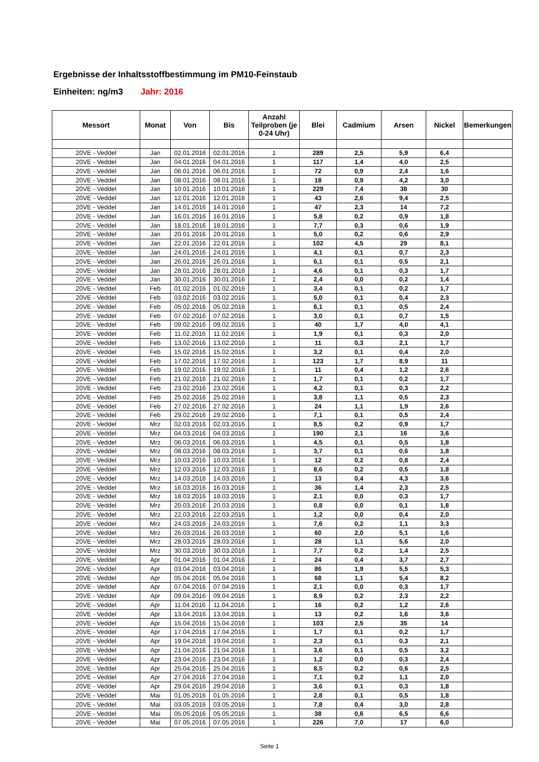Ergebnisse der Inhaltsstoffbestimmung im PM10-Feinstaub
Einheiten: ng/m3 Jahr: 2016
| Messort | Monat | Von | Bis | Anzahl Teilproben (je 0-24 Uhr) | Blei | Cadmium | Arsen | Nickel | Bemerkungen |
| --- | --- | --- | --- | --- | --- | --- | --- | --- | --- |
| 20VE - Veddel | Jan | 02.01.2016 | 02.01.2016 | 1 | 289 | 2,5 | 5,9 | 6,4 | |
| 20VE - Veddel | Jan | 04.01.2016 | 04.01.2016 | 1 | 117 | 1,4 | 4,0 | 2,5 | |
| 20VE - Veddel | Jan | 06.01.2016 | 06.01.2016 | 1 | 72 | 0,9 | 2,4 | 1,6 | |
| 20VE - Veddel | Jan | 08.01.2016 | 08.01.2016 | 1 | 18 | 0,9 | 4,2 | 3,0 | |
| 20VE - Veddel | Jan | 10.01.2016 | 10.01.2016 | 1 | 229 | 7,4 | 38 | 30 | |
| 20VE - Veddel | Jan | 12.01.2016 | 12.01.2016 | 1 | 43 | 2,6 | 9,4 | 2,5 | |
| 20VE - Veddel | Jan | 14.01.2016 | 14.01.2016 | 1 | 47 | 2,3 | 14 | 7,2 | |
| 20VE - Veddel | Jan | 16.01.2016 | 16.01.2016 | 1 | 5,8 | 0,2 | 0,9 | 1,8 | |
| 20VE - Veddel | Jan | 18.01.2016 | 18.01.2016 | 1 | 7,7 | 0,3 | 0,6 | 1,9 | |
| 20VE - Veddel | Jan | 20.01.2016 | 20.01.2016 | 1 | 5,0 | 0,2 | 0,6 | 2,9 | |
| 20VE - Veddel | Jan | 22.01.2016 | 22.01.2016 | 1 | 102 | 4,5 | 29 | 8,1 | |
| 20VE - Veddel | Jan | 24.01.2016 | 24.01.2016 | 1 | 4,1 | 0,1 | 0,7 | 2,3 | |
| 20VE - Veddel | Jan | 26.01.2016 | 26.01.2016 | 1 | 6,1 | 0,1 | 0,5 | 2,1 | |
| 20VE - Veddel | Jan | 28.01.2016 | 28.01.2016 | 1 | 4,6 | 0,1 | 0,3 | 1,7 | |
| 20VE - Veddel | Jan | 30.01.2016 | 30.01.2016 | 1 | 2,4 | 0,0 | 0,2 | 1,4 | |
| 20VE - Veddel | Feb | 01.02.2016 | 01.02.2016 | 1 | 3,4 | 0,1 | 0,2 | 1,7 | |
| 20VE - Veddel | Feb | 03.02.2016 | 03.02.2016 | 1 | 5,0 | 0,1 | 0,4 | 2,3 | |
| 20VE - Veddel | Feb | 05.02.2016 | 05.02.2016 | 1 | 6,1 | 0,1 | 0,5 | 2,4 | |
| 20VE - Veddel | Feb | 07.02.2016 | 07.02.2016 | 1 | 3,0 | 0,1 | 0,7 | 1,5 | |
| 20VE - Veddel | Feb | 09.02.2016 | 09.02.2016 | 1 | 40 | 1,7 | 4,0 | 4,1 | |
| 20VE - Veddel | Feb | 11.02.2016 | 11.02.2016 | 1 | 1,9 | 0,1 | 0,3 | 2,0 | |
| 20VE - Veddel | Feb | 13.02.2016 | 13.02.2016 | 1 | 11 | 0,3 | 2,1 | 1,7 | |
| 20VE - Veddel | Feb | 15.02.2016 | 15.02.2016 | 1 | 3,2 | 0,1 | 0,4 | 2,0 | |
| 20VE - Veddel | Feb | 17.02.2016 | 17.02.2016 | 1 | 123 | 1,7 | 8,9 | 11 | |
| 20VE - Veddel | Feb | 19.02.2016 | 19.02.2016 | 1 | 11 | 0,4 | 1,2 | 2,6 | |
| 20VE - Veddel | Feb | 21.02.2016 | 21.02.2016 | 1 | 1,7 | 0,1 | 0,2 | 1,7 | |
| 20VE - Veddel | Feb | 23.02.2016 | 23.02.2016 | 1 | 4,2 | 0,1 | 0,3 | 2,2 | |
| 20VE - Veddel | Feb | 25.02.2016 | 25.02.2016 | 1 | 3,8 | 1,1 | 0,5 | 2,3 | |
| 20VE - Veddel | Feb | 27.02.2016 | 27.02.2016 | 1 | 24 | 1,1 | 1,9 | 2,6 | |
| 20VE - Veddel | Feb | 29.02.2016 | 29.02.2016 | 1 | 7,1 | 0,1 | 0,5 | 2,4 | |
| 20VE - Veddel | Mrz | 02.03.2016 | 02.03.2016 | 1 | 8,5 | 0,2 | 0,9 | 1,7 | |
| 20VE - Veddel | Mrz | 04.03.2016 | 04.03.2016 | 1 | 190 | 2,1 | 16 | 3,6 | |
| 20VE - Veddel | Mrz | 06.03.2016 | 06.03.2016 | 1 | 4,5 | 0,1 | 0,5 | 1,8 | |
| 20VE - Veddel | Mrz | 08.03.2016 | 08.03.2016 | 1 | 3,7 | 0,1 | 0,6 | 1,8 | |
| 20VE - Veddel | Mrz | 10.03.2016 | 10.03.2016 | 1 | 12 | 0,2 | 0,8 | 2,4 | |
| 20VE - Veddel | Mrz | 12.03.2016 | 12.03.2016 | 1 | 8,6 | 0,2 | 0,5 | 1,8 | |
| 20VE - Veddel | Mrz | 14.03.2016 | 14.03.2016 | 1 | 13 | 0,4 | 4,3 | 3,6 | |
| 20VE - Veddel | Mrz | 16.03.2016 | 16.03.2016 | 1 | 36 | 1,4 | 2,3 | 2,5 | |
| 20VE - Veddel | Mrz | 18.03.2016 | 18.03.2016 | 1 | 2,1 | 0,0 | 0,3 | 1,7 | |
| 20VE - Veddel | Mrz | 20.03.2016 | 20.03.2016 | 1 | 0,8 | 0,0 | 0,1 | 1,8 | |
| 20VE - Veddel | Mrz | 22.03.2016 | 22.03.2016 | 1 | 1,2 | 0,0 | 0,4 | 2,0 | |
| 20VE - Veddel | Mrz | 24.03.2016 | 24.03.2016 | 1 | 7,6 | 0,2 | 1,1 | 3,3 | |
| 20VE - Veddel | Mrz | 26.03.2016 | 26.03.2016 | 1 | 60 | 2,0 | 5,1 | 1,6 | |
| 20VE - Veddel | Mrz | 28.03.2016 | 28.03.2016 | 1 | 28 | 1,1 | 5,6 | 2,0 | |
| 20VE - Veddel | Mrz | 30.03.2016 | 30.03.2016 | 1 | 7,7 | 0,2 | 1,4 | 2,5 | |
| 20VE - Veddel | Apr | 01.04.2016 | 01.04.2016 | 1 | 24 | 0,4 | 3,7 | 2,7 | |
| 20VE - Veddel | Apr | 03.04.2016 | 03.04.2016 | 1 | 86 | 1,9 | 5,5 | 5,3 | |
| 20VE - Veddel | Apr | 05.04.2016 | 05.04.2016 | 1 | 68 | 1,1 | 5,4 | 8,2 | |
| 20VE - Veddel | Apr | 07.04.2016 | 07.04.2016 | 1 | 2,1 | 0,0 | 0,3 | 1,7 | |
| 20VE - Veddel | Apr | 09.04.2016 | 09.04.2016 | 1 | 8,9 | 0,2 | 2,3 | 2,2 | |
| 20VE - Veddel | Apr | 11.04.2016 | 11.04.2016 | 1 | 16 | 0,2 | 1,2 | 2,6 | |
| 20VE - Veddel | Apr | 13.04.2016 | 13.04.2016 | 1 | 13 | 0,2 | 1,6 | 3,6 | |
| 20VE - Veddel | Apr | 15.04.2016 | 15.04.2016 | 1 | 103 | 2,5 | 35 | 14 | |
| 20VE - Veddel | Apr | 17.04.2016 | 17.04.2016 | 1 | 1,7 | 0,1 | 0,2 | 1,7 | |
| 20VE - Veddel | Apr | 19.04.2016 | 19.04.2016 | 1 | 2,3 | 0,1 | 0,3 | 2,1 | |
| 20VE - Veddel | Apr | 21.04.2016 | 21.04.2016 | 1 | 3,6 | 0,1 | 0,5 | 3,2 | |
| 20VE - Veddel | Apr | 23.04.2016 | 23.04.2016 | 1 | 1,2 | 0,0 | 0,3 | 2,4 | |
| 20VE - Veddel | Apr | 25.04.2016 | 25.04.2016 | 1 | 8,5 | 0,2 | 0,6 | 2,5 | |
| 20VE - Veddel | Apr | 27.04.2016 | 27.04.2016 | 1 | 7,1 | 0,2 | 1,1 | 2,0 | |
| 20VE - Veddel | Apr | 29.04.2016 | 29.04.2016 | 1 | 3,6 | 0,1 | 0,3 | 1,8 | |
| 20VE - Veddel | Mai | 01.05.2016 | 01.05.2016 | 1 | 2,8 | 0,1 | 0,5 | 1,8 | |
| 20VE - Veddel | Mai | 03.05.2016 | 03.05.2016 | 1 | 7,8 | 0,4 | 3,0 | 2,8 | |
| 20VE - Veddel | Mai | 05.05.2016 | 05.05.2016 | 1 | 38 | 0,6 | 6,5 | 6,6 | |
| 20VE - Veddel | Mai | 07.05.2016 | 07.05.2016 | 1 | 226 | 7,0 | 17 | 6,0 | |
Seite 1